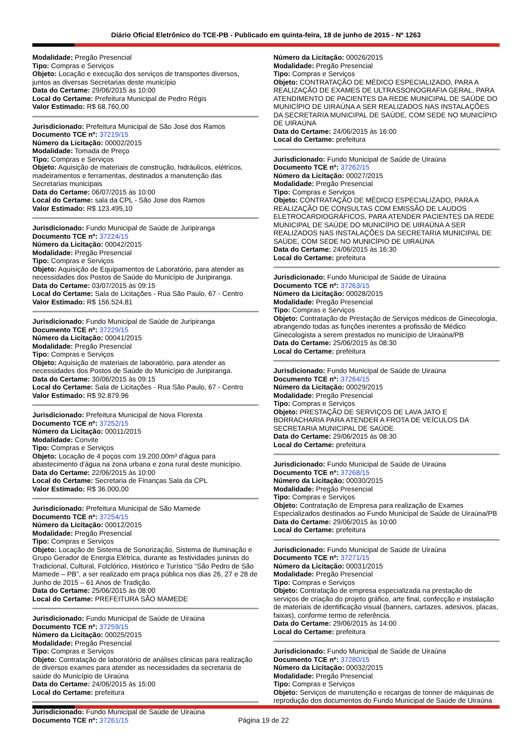Diário Oficial Eletrônico do TCE-PB - Publicado em quinta-feira, 18 de junho de 2015 - Nº 1263
Modalidade: Pregão Presencial
Tipo: Compras e Serviços
Objeto: Locação e execução dos serviços de transportes diversos, juntos as diversas Secretarias deste município
Data do Certame: 29/06/2015 às 10:00
Local do Certame: Prefeitura Municipal de Pedro Régis
Valor Estimado: R$ 68.760,00
Jurisdicionado: Prefeitura Municipal de São José dos Ramos
Documento TCE nº: 37219/15
Número da Licitação: 00002/2015
Modalidade: Tomada de Preço
Tipo: Compras e Serviços
Objeto: Aquisição de materiais de construção, hidráulicos, elétricos, madeiramentos e ferramentas, destinados a manutenção das Secretarias municipais
Data do Certame: 06/07/2015 às 10:00
Local do Certame: sala da CPL - São Jose dos Ramos
Valor Estimado: R$ 123.495,10
Jurisdicionado: Fundo Municipal de Saúde de Juripiranga
Documento TCE nº: 37224/15
Número da Licitação: 00042/2015
Modalidade: Pregão Presencial
Tipo: Compras e Serviços
Objeto: Aquisição de Equipamentos de Laboratório, para atender as necessidades dos Postos de Saúde do Município de Juripiranga.
Data do Certame: 03/07/2015 às 09:15
Local do Certame: Sala de Licitações - Rua São Paulo, 67 - Centro
Valor Estimado: R$ 156.524,81
Jurisdicionado: Fundo Municipal de Saúde de Juripiranga
Documento TCE nº: 37229/15
Número da Licitação: 00041/2015
Modalidade: Pregão Presencial
Tipo: Compras e Serviços
Objeto: Aquisição de materiais de laboratório, para atender as necessidades dos Postos de Saúde do Município de Juripiranga.
Data do Certame: 30/06/2015 às 09:15
Local do Certame: Sala de Licitações - Rua São Paulo, 67 - Centro
Valor Estimado: R$ 92.879,96
Jurisdicionado: Prefeitura Municipal de Nova Floresta
Documento TCE nº: 37252/15
Número da Licitação: 00011/2015
Modalidade: Convite
Tipo: Compras e Serviços
Objeto: Locação de 4 poços com 19.200,00m³ d'água para abastecimento d'água na zona urbana e zona rural deste município.
Data do Certame: 22/06/2015 às 10:00
Local do Certame: Secretaria de Finanças Sala da CPL
Valor Estimado: R$ 36.000,00
Jurisdicionado: Prefeitura Municipal de São Mamede
Documento TCE nº: 37254/15
Número da Licitação: 00012/2015
Modalidade: Pregão Presencial
Tipo: Compras e Serviços
Objeto: Locação de Sistema de Sonorização, Sistema de Iluminação e Grupo Gerador de Energia Elétrica, durante as festividades juninas do Tradicional, Cultural, Folclórico, Histórico e Turístico “São Pedro de São Mamede – PB”, a ser realizado em praça pública nos dias 26, 27 e 28 de Junho de 2015 – 61 Anos de Tradição.
Data do Certame: 25/06/2015 às 08:00
Local do Certame: PREFEITURA SÃO MAMEDE
Jurisdicionado: Fundo Municipal de Saúde de Uiraúna
Documento TCE nº: 37259/15
Número da Licitação: 00025/2015
Modalidade: Pregão Presencial
Tipo: Compras e Serviços
Objeto: Contratação de laboratório de análises clinicas para realização de diversos exames para atender as necessidades da secretaria de saúde do Município de Uiraúna
Data do Certame: 24/06/2015 às 15:00
Local do Certame: prefeitura
Jurisdicionado: Fundo Municipal de Saúde de Uiraúna
Documento TCE nº: 37261/15
Número da Licitação: 00026/2015
Modalidade: Pregão Presencial
Tipo: Compras e Serviços
Objeto: CONTRATAÇÃO DE MÉDICO ESPECIALIZADO, PARA A REALIZAÇÃO DE EXAMES DE ULTRASSONOGRAFIA GERAL, PARA ATENDIMENTO DE PACIENTES DA REDE MUNICIPAL DE SAÚDE DO MUNICÍPIO DE UIRAÚNA A SER REALIZADOS NAS INSTALAÇÕES DA SECRETARIA MUNICIPAL DE SAÚDE, COM SEDE NO MUNICÍPIO DE UIRAÚNA
Data do Certame: 24/06/2015 às 16:00
Local do Certame: prefeitura
Jurisdicionado: Fundo Municipal de Saúde de Uiraúna
Documento TCE nº: 37262/15
Número da Licitação: 00027/2015
Modalidade: Pregão Presencial
Tipo: Compras e Serviços
Objeto: CONTRATAÇÃO DE MÉDICO ESPECIALIZADO, PARA A REALIZAÇÃO DE CONSULTAS COM EMISSÃO DE LAUDOS ELETROCARDIOGRÁFICOS, PARA ATENDER PACIENTES DA REDE MUNICIPAL DE SAÚDE DO MUNICÍPIO DE UIRAÚNA A SER REALIZADOS NAS INSTALAÇÕES DA SECRETARIA MUNICIPAL DE SAÚDE, COM SEDE NO MUNICÍPIO DE UIRAÚNA
Data do Certame: 24/06/2015 às 16:30
Local do Certame: prefeitura
Jurisdicionado: Fundo Municipal de Saúde de Uiraúna
Documento TCE nº: 37263/15
Número da Licitação: 00028/2015
Modalidade: Pregão Presencial
Tipo: Compras e Serviços
Objeto: Contratação de Prestação de Serviços médicos de Ginecologia, abrangendo todas as funções inerentes a profissão de Médico Ginecologista a serem prestados no município de Uiraúna/PB
Data do Certame: 25/06/2015 às 08:30
Local do Certame: prefeitura
Jurisdicionado: Fundo Municipal de Saúde de Uiraúna
Documento TCE nº: 37264/15
Número da Licitação: 00029/2015
Modalidade: Pregão Presencial
Tipo: Compras e Serviços
Objeto: PRESTAÇÃO DE SERVIÇOS DE LAVA JATO E BORRACHARIA PARA ATENDER A FROTA DE VEÍCULOS DA SECRETARIA MUNICIPAL DE SAÚDE
Data do Certame: 29/06/2015 às 08:30
Local do Certame: prefeitura
Jurisdicionado: Fundo Municipal de Saúde de Uiraúna
Documento TCE nº: 37268/15
Número da Licitação: 00030/2015
Modalidade: Pregão Presencial
Tipo: Compras e Serviços
Objeto: Contratação de Empresa para realização de Exames Especializados destinados ao Fundo Municipal de Saúde de Uiraúna/PB
Data do Certame: 29/06/2015 às 10:00
Local do Certame: prefeitura
Jurisdicionado: Fundo Municipal de Saúde de Uiraúna
Documento TCE nº: 37271/15
Número da Licitação: 00031/2015
Modalidade: Pregão Presencial
Tipo: Compras e Serviços
Objeto: Contratação de empresa especializada na prestação de serviços de criação do projeto gráfico, arte final, confecção e instalação de materiais de identificação visual (banners, cartazes, adesivos, placas, faixas), conforme termo de referência.
Data do Certame: 29/06/2015 às 14:00
Local do Certame: prefeitura
Jurisdicionado: Fundo Municipal de Saúde de Uiraúna
Documento TCE nº: 37280/15
Número da Licitação: 00032/2015
Modalidade: Pregão Presencial
Tipo: Compras e Serviços
Objeto: Serviços de manutenção e recargas de tonner de máquinas de reprodução dos documentos do Fundo Municipal de Saúde de Uiraúna
Página 19 de 22